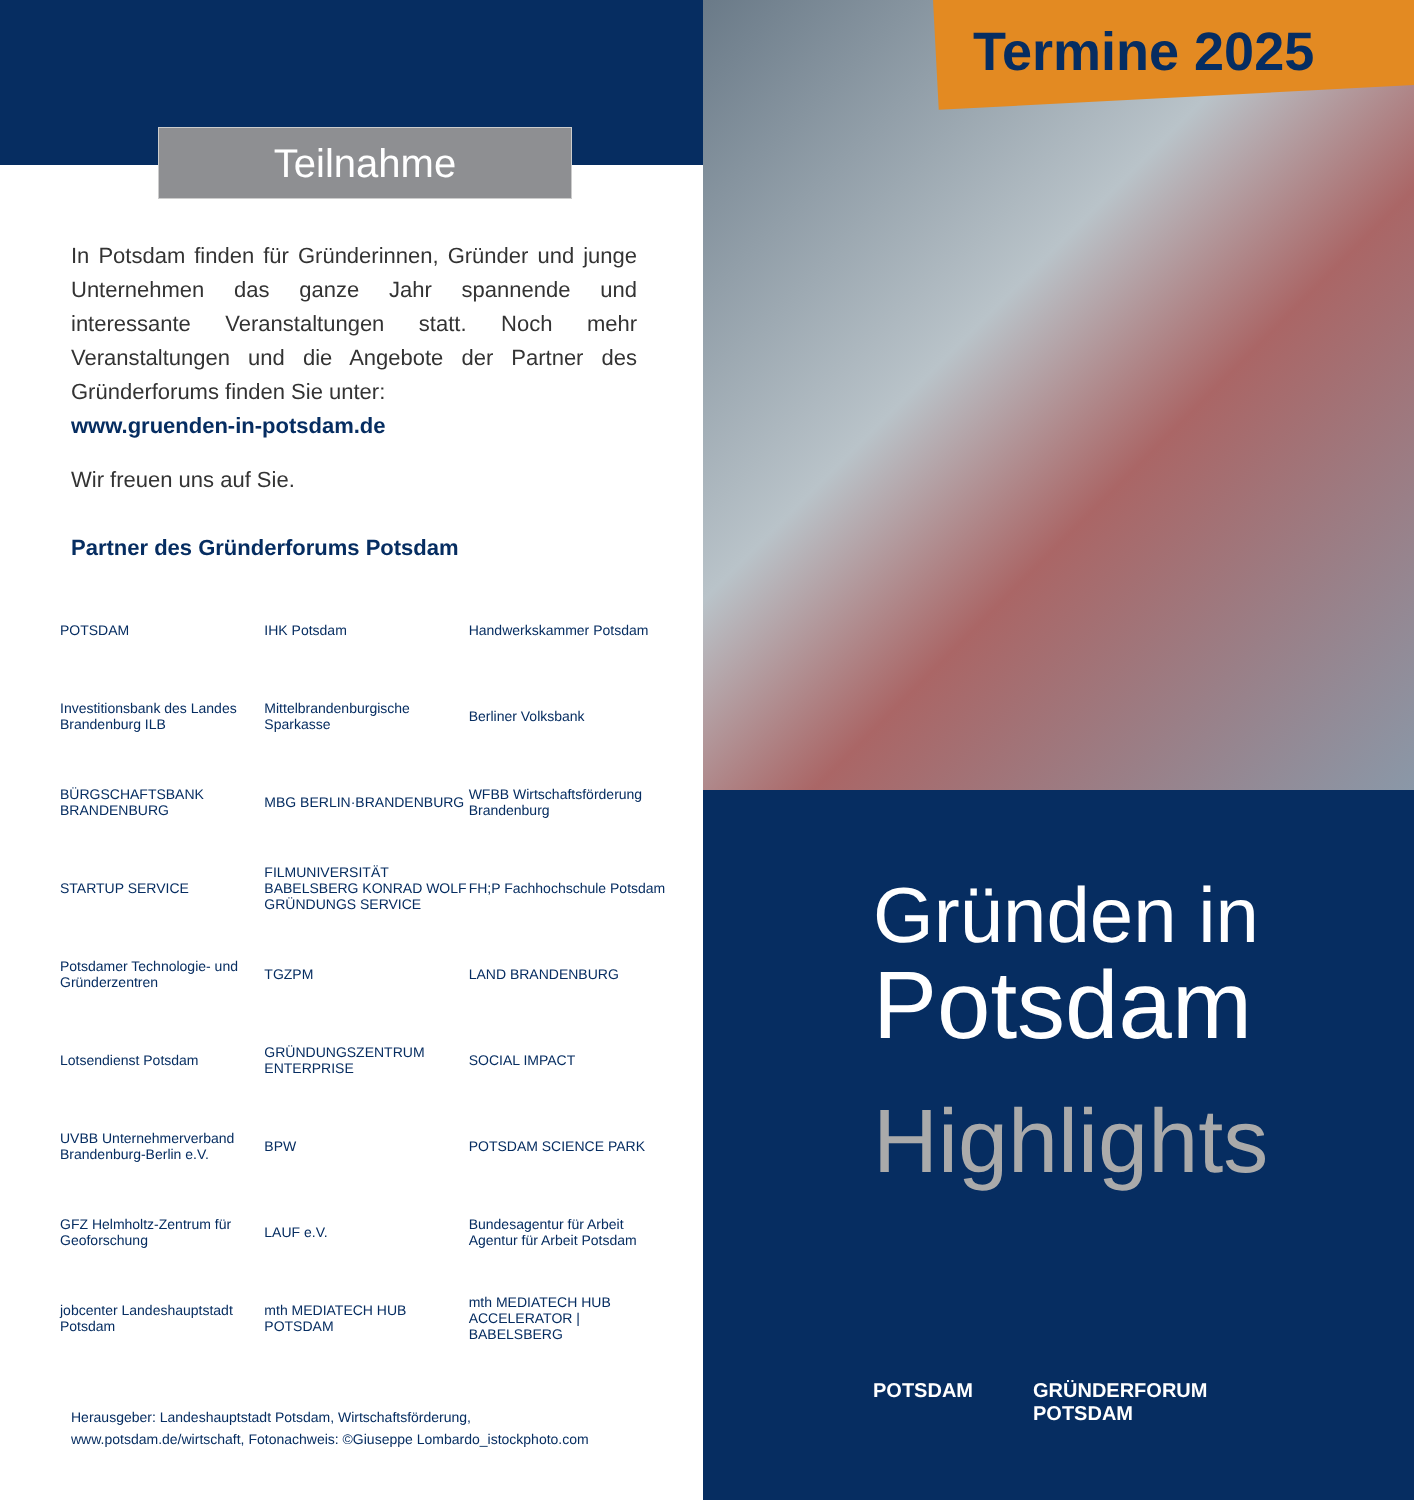Teilnahme
In Potsdam finden für Gründerinnen, Gründer und junge Unternehmen das ganze Jahr spannende und interessante Veranstaltungen statt. Noch mehr Veranstaltungen und die Angebote der Partner des Gründerforums finden Sie unter:
www.gruenden-in-potsdam.de
Wir freuen uns auf Sie.
Partner des Gründerforums Potsdam
POTSDAM
IHK Potsdam
Handwerkskammer Potsdam
Investitionsbank des Landes Brandenburg ILB
Mittelbrandenburgische Sparkasse
Berliner Volksbank
BÜRGSCHAFTSBANK BRANDENBURG
MBG BERLIN·BRANDENBURG
WFBB Wirtschaftsförderung Brandenburg
STARTUP SERVICE
FILMUNIVERSITÄT BABELSBERG KONRAD WOLF GRÜNDUNGS SERVICE
FH;P Fachhochschule Potsdam
Potsdamer Technologie- und Gründerzentren
TGZPM
LAND BRANDENBURG
Lotsendienst Potsdam
GRÜNDUNGSZENTRUM ENTERPRISE
SOCIAL IMPACT
UVBB Unternehmerverband Brandenburg-Berlin e.V.
BPW
POTSDAM SCIENCE PARK
GFZ Helmholtz-Zentrum für Geoforschung
LAUF e.V.
Bundesagentur für Arbeit Agentur für Arbeit Potsdam
jobcenter Landeshauptstadt Potsdam
mth MEDIATECH HUB POTSDAM
mth MEDIATECH HUB ACCELERATOR | BABELSBERG
Herausgeber: Landeshauptstadt Potsdam, Wirtschaftsförderung,
www.potsdam.de/wirtschaft, Fotonachweis: ©Giuseppe Lombardo_istockphoto.com
Termine 2025
Gründen in
Potsdam
Highlights
POTSDAM GRÜNDERFORUM
POTSDAM